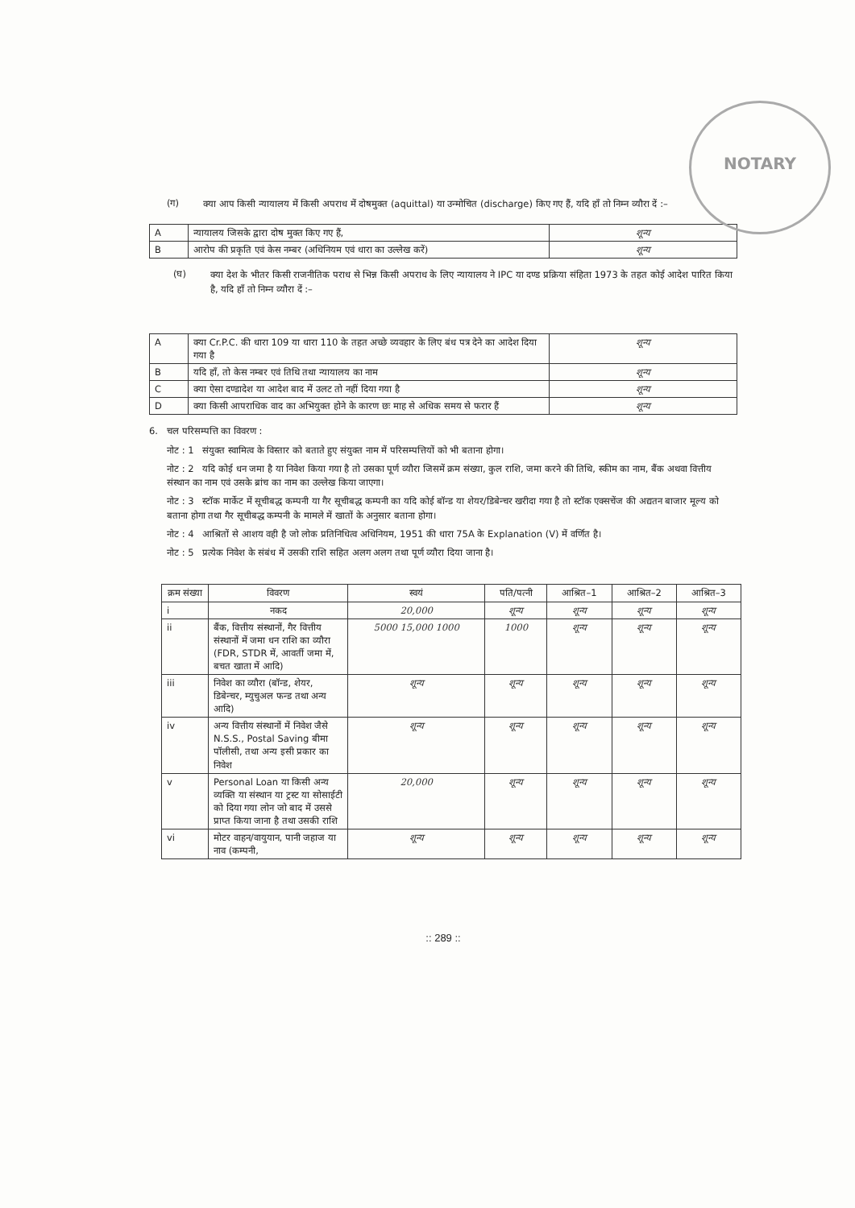NOTARY
(ग)
क्या आप किसी न्यायालय में किसी अपराध में दोषमुक्त (aquittal) या उन्मोचित (discharge) किए गए हैं, यदि हाँ तो निम्न व्यौरा दें :–
| A | न्यायालय जिसके द्वारा दोष मुक्त किए गए हैं, | शून्य |
| B | आरोप की प्रकृति एवं केस नम्बर (अधिनियम एवं धारा का उल्लेख करें) | शून्य |
(घ)
क्या देश के भीतर किसी राजनीतिक पराध से भिन्न किसी अपराध के लिए न्यायालय ने IPC या दण्ड प्रक्रिया संहिता 1973 के तहत कोई आदेश पारित किया है, यदि हाँ तो निम्न व्यौरा दें :–
| A | क्या Cr.P.C. की धारा 109 या धारा 110 के तहत अच्छे व्यवहार के लिए बंध पत्र देने का आदेश दिया गया है | शून्य |
| B | यदि हाँ, तो केस नम्बर एवं तिथि तथा न्यायालय का नाम | शून्य |
| C | क्या ऐसा दण्डादेश या आदेश बाद में उलट तो नहीं दिया गया है | शून्य |
| D | क्या किसी आपराधिक वाद का अभियुक्त होने के कारण छः माह से अधिक समय से फरार हैं | शून्य |
6. चल परिसम्पत्ति का विवरण :
नोट : 1 संयुक्त स्वामित्व के विस्तार को बताते हुए संयुक्त नाम में परिसम्पत्तियों को भी बताना होगा।
नोट : 2 यदि कोई धन जमा है या निवेश किया गया है तो उसका पूर्ण व्यौरा जिसमें क्रम संख्या, कुल राशि, जमा करने की तिथि, स्कीम का नाम, बैंक अथवा वित्तीय संस्थान का नाम एवं उसके ब्रांच का नाम का उल्लेख किया जाएगा।
नोट : 3 स्टॉक मार्केट में सूचीबद्ध कम्पनी या गैर सूचीबद्ध कम्पनी का यदि कोई बॉन्ड या शेयर/डिबेन्चर खरीदा गया है तो स्टॉक एक्सचेंज की अद्यतन बाजार मूल्य को बताना होगा तथा गैर सूचीबद्ध कम्पनी के मामले में खातों के अनुसार बताना होगा।
नोट : 4 आश्रितों से आशय वही है जो लोक प्रतिनिधित्व अधिनियम, 1951 की धारा 75A के Explanation (V) में वर्णित है।
नोट : 5 प्रत्येक निवेश के संबंध में उसकी राशि सहित अलग अलग तथा पूर्ण व्यौरा दिया जाना है।
| क्रम संख्या | विवरण | स्वयं | पति/पत्नी | आश्रित–1 | आश्रित–2 | आश्रित–3 |
| --- | --- | --- | --- | --- | --- | --- |
| i | नकद | 20,000 | शून्य | शून्य | शून्य | शून्य |
| ii | बैंक, वित्तीय संस्थानों, गैर वित्तीय संस्थानों में जमा धन राशि का व्यौरा (FDR, STDR में, आवर्ती जमा में, बचत खाता में आदि) | 5000 15,000 1000 | 1000 | शून्य | शून्य | शून्य |
| iii | निवेश का व्यौरा (बॉन्ड, शेयर, डिबेन्चर, म्युचुअल फन्ड तथा अन्य आदि) | शून्य | शून्य | शून्य | शून्य | शून्य |
| iv | अन्य वित्तीय संस्थानों में निवेश जैसे N.S.S., Postal Saving बीमा पॉलीसी, तथा अन्य इसी प्रकार का निवेश | शून्य | शून्य | शून्य | शून्य | शून्य |
| v | Personal Loan या किसी अन्य व्यक्ति या संस्थान या ट्रस्ट या सोसाईटी को दिया गया लोन जो बाद में उससे प्राप्त किया जाना है तथा उसकी राशि | 20,000 | शून्य | शून्य | शून्य | शून्य |
| vi | मोटर वाहन/वायुयान, पानी जहाज या नाव (कम्पनी, | शून्य | शून्य | शून्य | शून्य | शून्य |
:: 289 ::